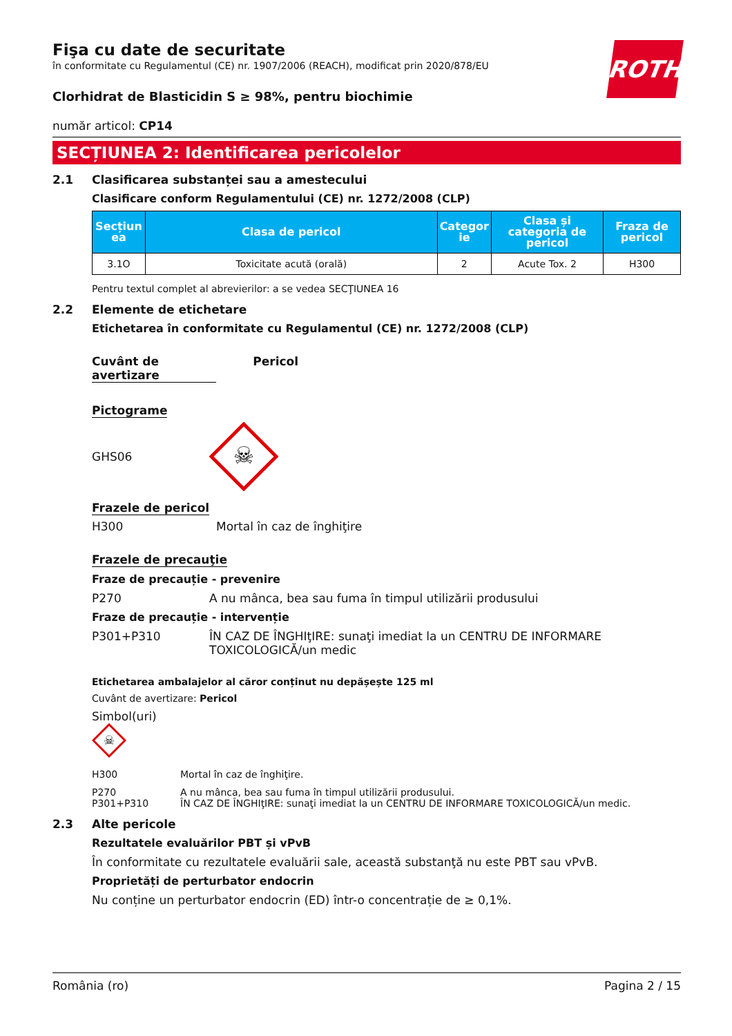ROTH
Fişa cu date de securitate
în conformitate cu Regulamentul (CE) nr. 1907/2006 (REACH), modificat prin 2020/878/EU
Clorhidrat de Blasticidin S ≥ 98%, pentru biochimie
număr articol: CP14
SECȚIUNEA 2: Identificarea pericolelor
2.1 Clasificarea substanței sau a amestecului
Clasificare conform Regulamentului (CE) nr. 1272/2008 (CLP)
| Secțiun ea | Clasa de pericol | Categor ie | Clasa și categoria de pericol | Fraza de pericol |
| --- | --- | --- | --- | --- |
| 3.1O | Toxicitate acută (orală) | 2 | Acute Tox. 2 | H300 |
Pentru textul complet al abrevierilor: a se vedea SECŢIUNEA 16
2.2 Elemente de etichetare
Etichetarea în conformitate cu Regulamentul (CE) nr. 1272/2008 (CLP)
Cuvânt de avertizare Pericol
Pictograme
GHS06
☠
Frazele de pericol
H300 Mortal în caz de înghiţire
Frazele de precauţie
Fraze de precauție - prevenire
P270 A nu mânca, bea sau fuma în timpul utilizării produsului
Fraze de precauție - intervenție
P301+P310 ÎN CAZ DE ÎNGHIţIRE: sunaţi imediat la un CENTRU DE INFORMARE TOXICOLOGICĂ/un medic
Etichetarea ambalajelor al căror conținut nu depășește 125 ml
Cuvânt de avertizare: Pericol
Simbol(uri)
☠
H300 Mortal în caz de înghiţire.
P270
P301+P310 A nu mânca, bea sau fuma în timpul utilizării produsului.
ÎN CAZ DE ÎNGHIţIRE: sunaţi imediat la un CENTRU DE INFORMARE TOXICOLOGICĂ/un medic.
2.3 Alte pericole
Rezultatele evaluărilor PBT și vPvB
În conformitate cu rezultatele evaluării sale, această substanţă nu este PBT sau vPvB.
Proprietăți de perturbator endocrin
Nu conține un perturbator endocrin (ED) într-o concentrație de ≥ 0,1%.
România (ro) Pagina 2 / 15